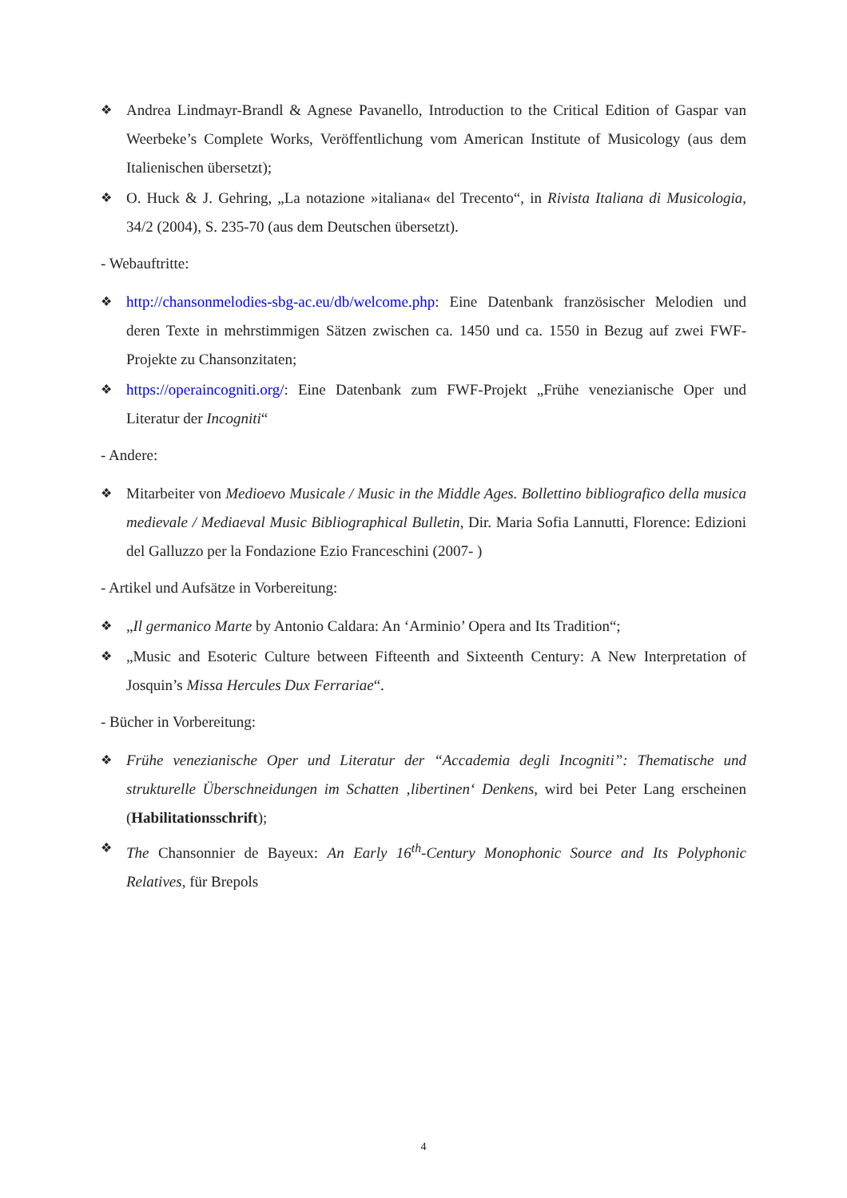❖ Andrea Lindmayr-Brandl & Agnese Pavanello, Introduction to the Critical Edition of Gaspar van Weerbeke’s Complete Works, Veröffentlichung vom American Institute of Musicology (aus dem Italienischen übersetzt);
❖ O. Huck & J. Gehring, „La notazione »italiana« del Trecento“, in Rivista Italiana di Musicologia, 34/2 (2004), S. 235-70 (aus dem Deutschen übersetzt).
- Webauftritte:
❖ http://chansonmelodies-sbg-ac.eu/db/welcome.php: Eine Datenbank französischer Melodien und deren Texte in mehrstimmigen Sätzen zwischen ca. 1450 und ca. 1550 in Bezug auf zwei FWF-Projekte zu Chansonzitaten;
❖ https://operaincogniti.org/: Eine Datenbank zum FWF-Projekt „Frühe venezianische Oper und Literatur der Incogniti“
- Andere:
❖ Mitarbeiter von Medioevo Musicale / Music in the Middle Ages. Bollettino bibliografico della musica medievale / Mediaeval Music Bibliographical Bulletin, Dir. Maria Sofia Lannutti, Florence: Edizioni del Galluzzo per la Fondazione Ezio Franceschini (2007- )
- Artikel und Aufsätze in Vorbereitung:
❖ „Il germanico Marte by Antonio Caldara: An ‘Arminio’ Opera and Its Tradition“;
❖ „Music and Esoteric Culture between Fifteenth and Sixteenth Century: A New Interpretation of Josquin’s Missa Hercules Dux Ferrariae“.
- Bücher in Vorbereitung:
❖ Frühe venezianische Oper und Literatur der “Accademia degli Incogniti”: Thematische und strukturelle Überschneidungen im Schatten ‚libertinen‘ Denkens, wird bei Peter Lang erscheinen (Habilitationsschrift);
❖ The Chansonnier de Bayeux: An Early 16<sup>th</sup>-Century Monophonic Source and Its Polyphonic Relatives, für Brepols
4